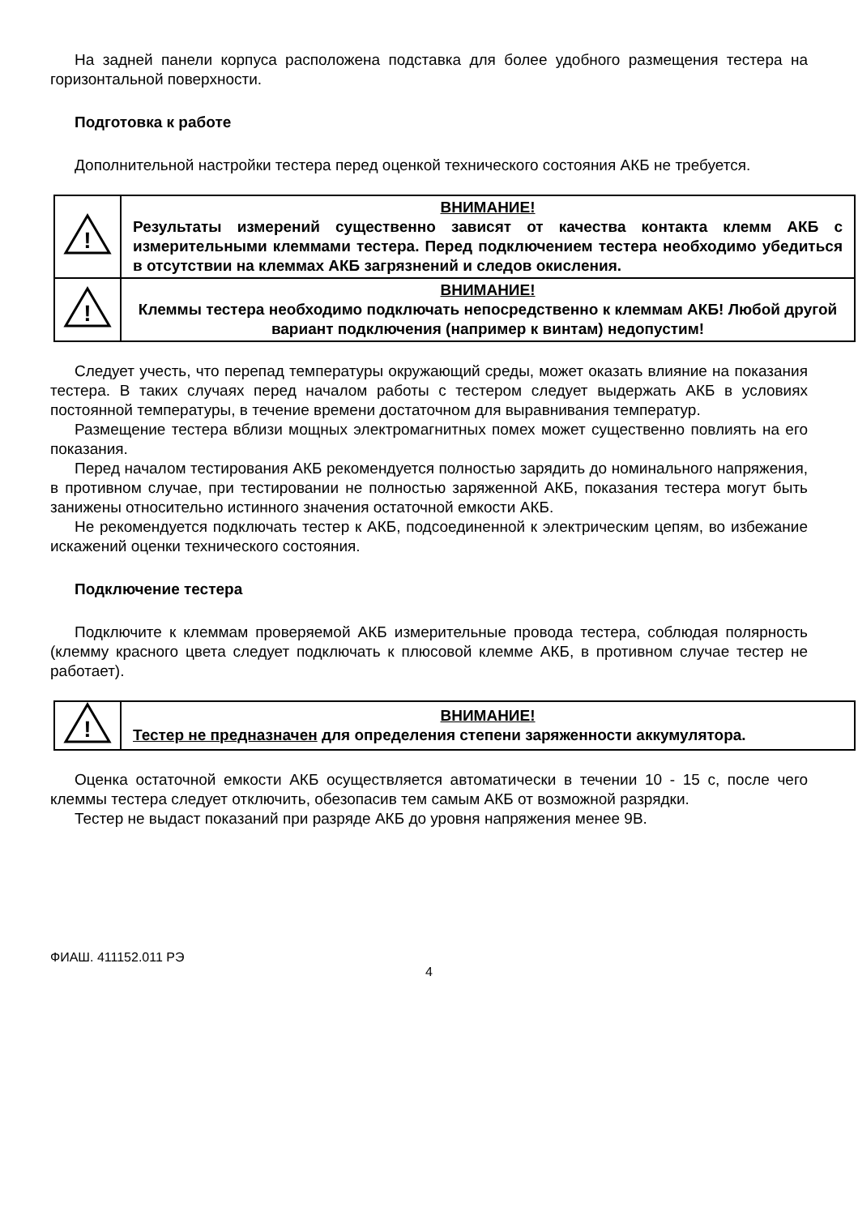На задней панели корпуса расположена подставка для более удобного размещения тестера на горизонтальной поверхности.
Подготовка к работе
Дополнительной настройки тестера перед оценкой технического состояния АКБ не требуется.
| ! | ВНИМАНИЕ! Результаты измерений существенно зависят от качества контакта клемм АКБ с измерительными клеммами тестера. Перед подключением тестера необходимо убедиться в отсутствии на клеммах АКБ загрязнений и следов окисления. |
| ! | ВНИМАНИЕ! Клеммы тестера необходимо подключать непосредственно к клеммам АКБ! Любой другой вариант подключения (например к винтам) недопустим! |
Следует учесть, что перепад температуры окружающий среды, может оказать влияние на показания тестера. В таких случаях перед началом работы с тестером следует выдержать АКБ в условиях постоянной температуры, в течение времени достаточном для выравнивания температур.
Размещение тестера вблизи мощных электромагнитных помех может существенно повлиять на его показания.
Перед началом тестирования АКБ рекомендуется полностью зарядить до номинального напряжения, в противном случае, при тестировании не полностью заряженной АКБ, показания тестера могут быть занижены относительно истинного значения остаточной емкости АКБ.
Не рекомендуется подключать тестер к АКБ, подсоединенной к электрическим цепям, во избежание искажений оценки технического состояния.
Подключение тестера
Подключите к клеммам проверяемой АКБ измерительные провода тестера, соблюдая полярность (клемму красного цвета следует подключать к плюсовой клемме АКБ, в противном случае тестер не работает).
| ! | ВНИМАНИЕ! Тестер не предназначен для определения степени заряженности аккумулятора. |
Оценка остаточной емкости АКБ осуществляется автоматически в течении 10 - 15 с, после чего клеммы тестера следует отключить, обезопасив тем самым АКБ от возможной разрядки.
Тестер не выдаст показаний при разряде АКБ до уровня напряжения менее 9В.
ФИАШ. 411152.011 РЭ
4